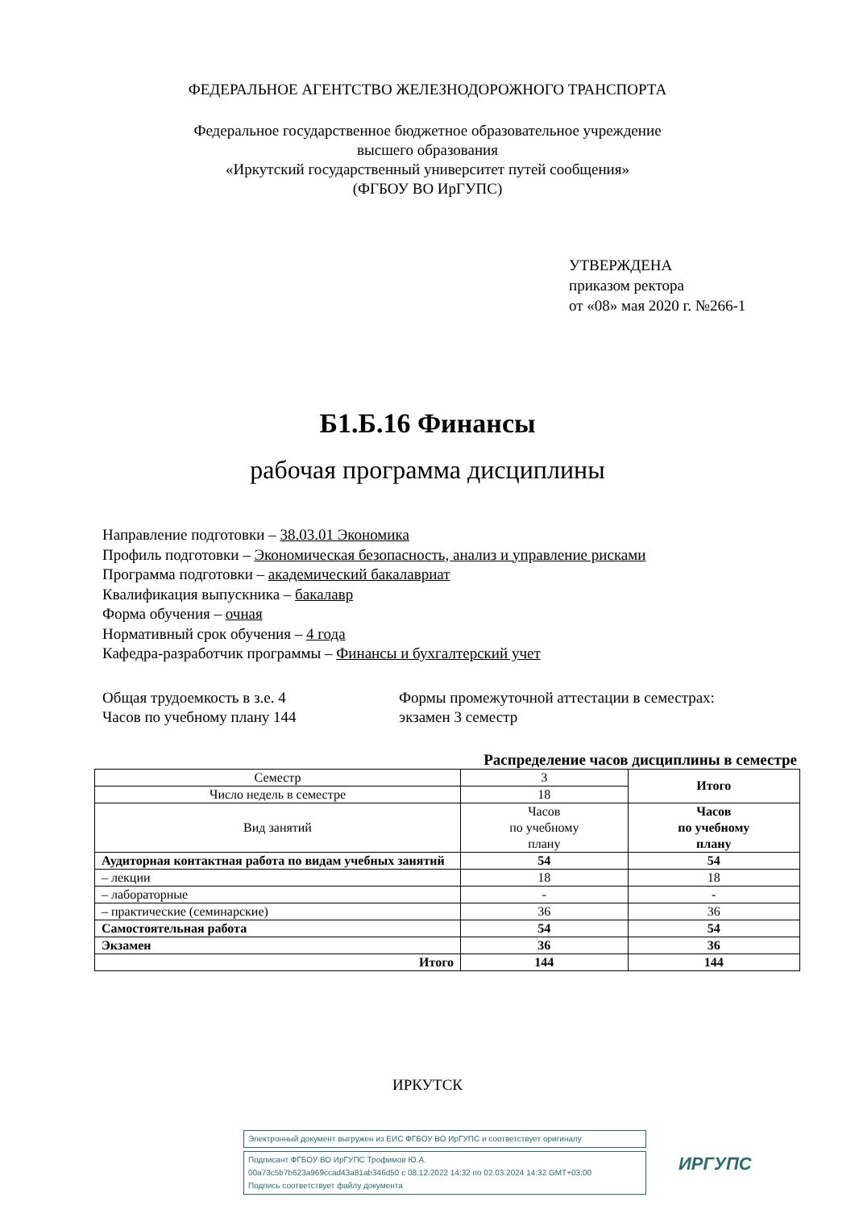ФЕДЕРАЛЬНОЕ АГЕНТСТВО ЖЕЛЕЗНОДОРОЖНОГО ТРАНСПОРТА
Федеральное государственное бюджетное образовательное учреждение
высшего образования
«Иркутский государственный университет путей сообщения»
(ФГБОУ ВО ИрГУПС)
УТВЕРЖДЕНА
приказом ректора
от «08» мая 2020 г. №266-1
Б1.Б.16 Финансы
рабочая программа дисциплины
Направление подготовки – 38.03.01 Экономика
Профиль подготовки – Экономическая безопасность, анализ и управление рисками
Программа подготовки – академический бакалавриат
Квалификация выпускника – бакалавр
Форма обучения – очная
Нормативный срок обучения – 4 года
Кафедра-разработчик программы – Финансы и бухгалтерский учет
Общая трудоемкость в з.е. 4
Часов по учебному плану 144
Формы промежуточной аттестации в семестрах:
экзамен 3 семестр
Распределение часов дисциплины в семестре
| Семестр | 3 | Итого |
| Число недель в семестре | 18 | |
| Вид занятий | Часов по учебному плану | Часов по учебному плану |
| Аудиторная контактная работа по видам учебных занятий | 54 | 54 |
| – лекции | 18 | 18 |
| – лабораторные | - | - |
| – практические (семинарские) | 36 | 36 |
| Самостоятельная работа | 54 | 54 |
| Экзамен | 36 | 36 |
| Итого | 144 | 144 |
ИРКУТСК
Электронный документ выгружен из ЕИС ФГБОУ ВО ИрГУПС и соответствует оригиналу
Подписант ФГБОУ ВО ИрГУПС Трофимов Ю.А.
00a73c5b7b623a969ccad43a81ab346d50 с 08.12.2022 14:32 по 02.03.2024 14:32 GMT+03:00
Подпись соответствует файлу документа
ИРГУПС